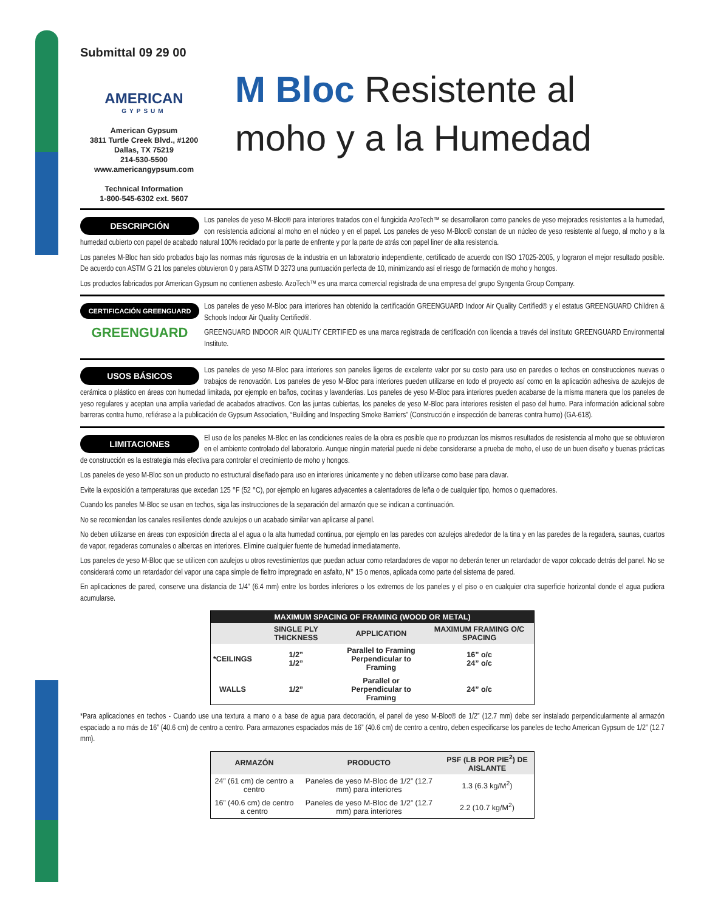Submittal 09 29 00
AMERICAN
GYPSUM
American Gypsum
3811 Turtle Creek Blvd., #1200
Dallas, TX 75219
214-530-5500
www.americangypsum.com
Technical Information
1-800-545-6302 ext. 5607
M Bloc Resistente al moho y a la Humedad
DESCRIPCIÓN
Los paneles de yeso M-Bloc® para interiores tratados con el fungicida AzoTech™ se desarrollaron como paneles de yeso mejorados resistentes a la humedad, con resistencia adicional al moho en el núcleo y en el papel. Los paneles de yeso M-Bloc® constan de un núcleo de yeso resistente al fuego, al moho y a la humedad cubierto con papel de acabado natural 100% reciclado por la parte de enfrente y por la parte de atrás con papel liner de alta resistencia.
Los paneles M-Bloc han sido probados bajo las normas más rigurosas de la industria en un laboratorio independiente, certificado de acuerdo con ISO 17025-2005, y lograron el mejor resultado posible. De acuerdo con ASTM G 21 los paneles obtuvieron 0 y para ASTM D 3273 una puntuación perfecta de 10, minimizando así el riesgo de formación de moho y hongos.
Los productos fabricados por American Gypsum no contienen asbesto. AzoTech™ es una marca comercial registrada de una empresa del grupo Syngenta Group Company.
CERTIFICACIÓN GREENGUARD
GREENGUARD
Los paneles de yeso M-Bloc para interiores han obtenido la certificación GREENGUARD Indoor Air Quality Certified® y el estatus GREENGUARD Children & Schools Indoor Air Quality Certified®.
GREENGUARD INDOOR AIR QUALITY CERTIFIED es una marca registrada de certificación con licencia a través del instituto GREENGUARD Environmental Institute.
USOS BÁSICOS
Los paneles de yeso M-Bloc para interiores son paneles ligeros de excelente valor por su costo para uso en paredes o techos en construcciones nuevas o trabajos de renovación. Los paneles de yeso M-Bloc para interiores pueden utilizarse en todo el proyecto así como en la aplicación adhesiva de azulejos de cerámica o plástico en áreas con humedad limitada, por ejemplo en baños, cocinas y lavanderías. Los paneles de yeso M-Bloc para interiores pueden acabarse de la misma manera que los paneles de yeso regulares y aceptan una amplia variedad de acabados atractivos. Con las juntas cubiertas, los paneles de yeso M-Bloc para interiores resisten el paso del humo. Para información adicional sobre barreras contra humo, refiérase a la publicación de Gypsum Association, “Building and Inspecting Smoke Barriers” (Construcción e inspección de barreras contra humo) (GA-618).
LIMITACIONES
El uso de los paneles M-Bloc en las condiciones reales de la obra es posible que no produzcan los mismos resultados de resistencia al moho que se obtuvieron en el ambiente controlado del laboratorio. Aunque ningún material puede ni debe considerarse a prueba de moho, el uso de un buen diseño y buenas prácticas de construcción es la estrategia más efectiva para controlar el crecimiento de moho y hongos.
Los paneles de yeso M-Bloc son un producto no estructural diseñado para uso en interiores únicamente y no deben utilizarse como base para clavar.
Evite la exposición a temperaturas que excedan 125 °F (52 °C), por ejemplo en lugares adyacentes a calentadores de leña o de cualquier tipo, hornos o quemadores.
Cuando los paneles M-Bloc se usan en techos, siga las instrucciones de la separación del armazón que se indican a continuación.
No se recomiendan los canales resilientes donde azulejos o un acabado similar van aplicarse al panel.
No deben utilizarse en áreas con exposición directa al el agua o la alta humedad continua, por ejemplo en las paredes con azulejos alrededor de la tina y en las paredes de la regadera, saunas, cuartos de vapor, regaderas comunales o albercas en interiores. Elimine cualquier fuente de humedad inmediatamente.
Los paneles de yeso M-Bloc que se utilicen con azulejos u otros revestimientos que puedan actuar como retardadores de vapor no deberán tener un retardador de vapor colocado detrás del panel. No se considerará como un retardador del vapor una capa simple de fieltro impregnado en asfalto, N° 15 o menos, aplicada como parte del sistema de pared.
En aplicaciones de pared, conserve una distancia de 1/4” (6.4 mm) entre los bordes inferiores o los extremos de los paneles y el piso o en cualquier otra superficie horizontal donde el agua pudiera acumularse.
| MAXIMUM SPACING OF FRAMING (WOOD OR METAL) | | | |
| --- | --- | --- | --- |
| | SINGLE PLY THICKNESS | APPLICATION | MAXIMUM FRAMING O/C SPACING |
| *CEILINGS | 1/2” 1/2” | Parallel to Framing Perpendicular to Framing | 16” o/c 24” o/c |
| WALLS | 1/2” | Parallel or Perpendicular to Framing | 24” o/c |
*Para aplicaciones en techos - Cuando use una textura a mano o a base de agua para decoración, el panel de yeso M-Bloc® de 1/2” (12.7 mm) debe ser instalado perpendicularmente al armazón espaciado a no más de 16” (40.6 cm) de centro a centro. Para armazones espaciados más de 16” (40.6 cm) de centro a centro, deben especificarse los paneles de techo American Gypsum de 1/2” (12.7 mm).
| ARMAZÓN | PRODUCTO | PSF (LB POR PIE<sup>2</sup>) DE AISLANTE |
| --- | --- | --- |
| 24” (61 cm) de centro a centro | Paneles de yeso M-Bloc de 1/2” (12.7 mm) para interiores | 1.3 (6.3 kg/M<sup>2</sup>) |
| 16” (40.6 cm) de centro a centro | Paneles de yeso M-Bloc de 1/2” (12.7 mm) para interiores | 2.2 (10.7 kg/M<sup>2</sup>) |